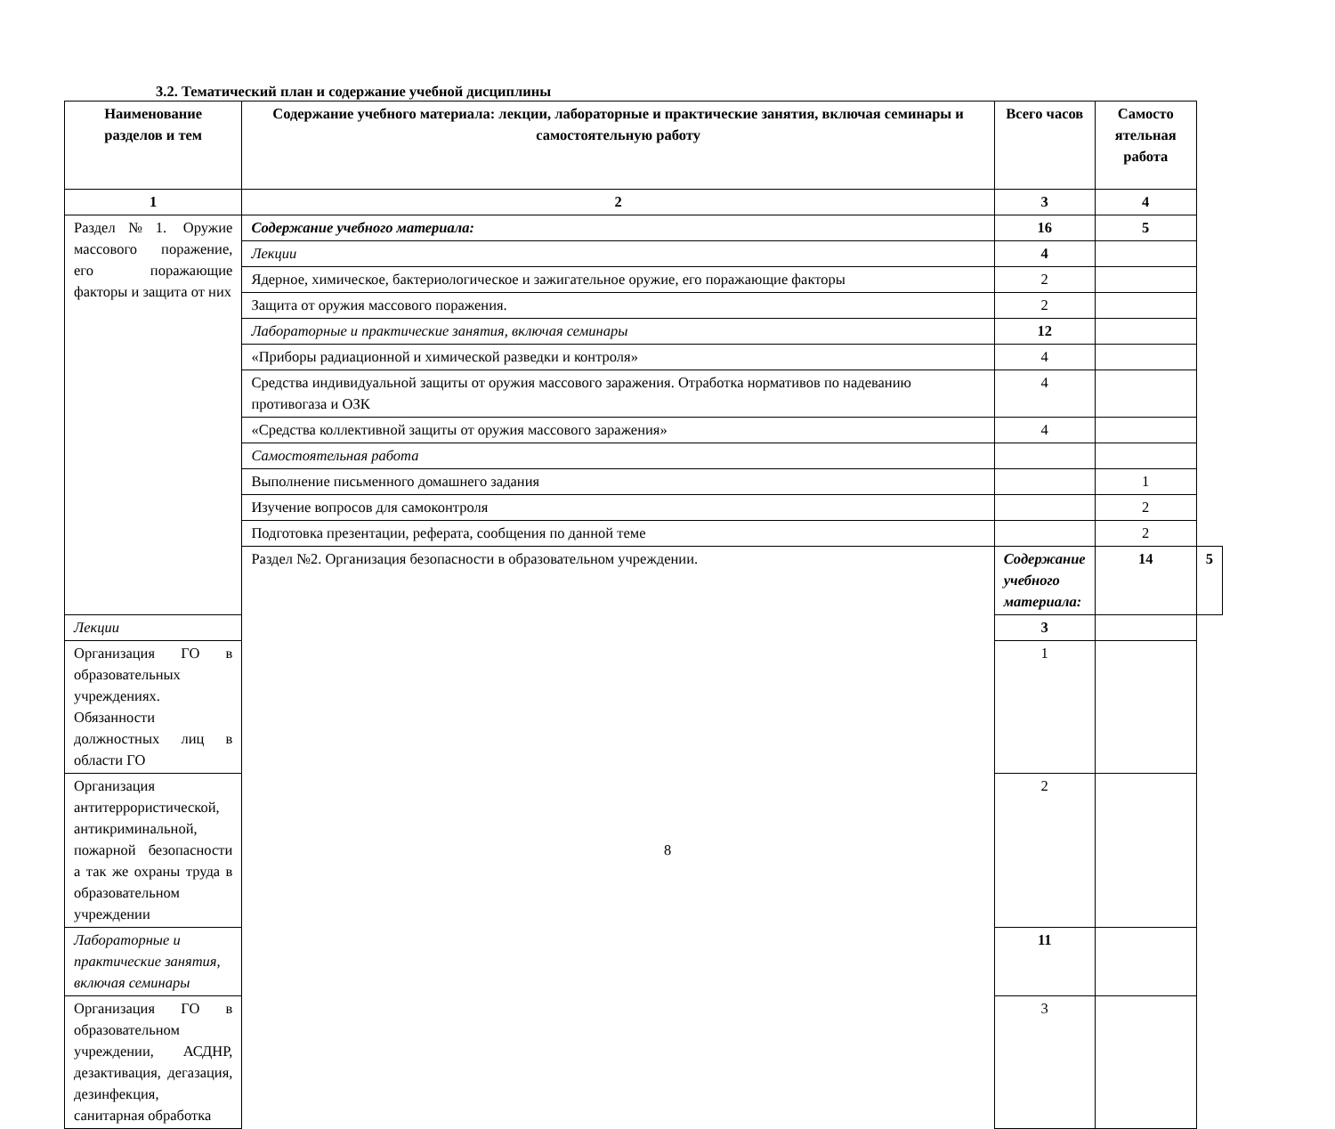3.2. Тематический план и содержание учебной дисциплины
| Наименование разделов и тем | Содержание учебного материала: лекции, лабораторные и практические занятия, включая семинары и самостоятельную работу | Всего часов | Самосто ятельная работа | |
| --- | --- | --- | --- | --- |
| 1 | 2 | 3 | 4 | |
| Раздел№1. Оружие массового поражение, его поражающие факторы и защита от них | Содержание учебного материала: | 16 | 5 | |
| | Лекции | 4 | | |
| | Ядерное, химическое, бактериологическое и зажигательное оружие, его поражающие факторы | 2 | | |
| | Защита от оружия массового поражения. | 2 | | |
| | Лабораторные и практические занятия, включая семинары | 12 | | |
| | «Приборы радиационной и химической разведки и контроля» | 4 | | |
| | Средства индивидуальной защиты от оружия массового заражения. Отработка нормативов по надеванию противогаза и ОЗК | 4 | | |
| | «Средства коллективной защиты от оружия массового заражения» | 4 | | |
| | Самостоятельная работа | | | |
| | Выполнение письменного домашнего задания | | 1 | |
| | Изучение вопросов для самоконтроля | | 2 | |
| | Подготовка презентации, реферата, сообщения по данной теме | | 2 | |
| | Раздел №2. Организация безопасности в образовательном учреждении. | Содержание учебного материала: | 14 | 5 |
| Лекции | | 3 | | |
| Организация ГО в образовательных учреждениях. Обязанности должностных лиц в области ГО | | 1 | | |
| Организация антитеррористической, антикриминальной, пожарной безопасности а так же охраны труда в образовательном учреждении | | 2 | | |
| Лабораторные и практические занятия, включая семинары | | 11 | | |
| Организация ГО в образовательном учреждении, АСДНР, дезактивация, дегазация, дезинфекция, санитарная обработка | | 3 | | |
8